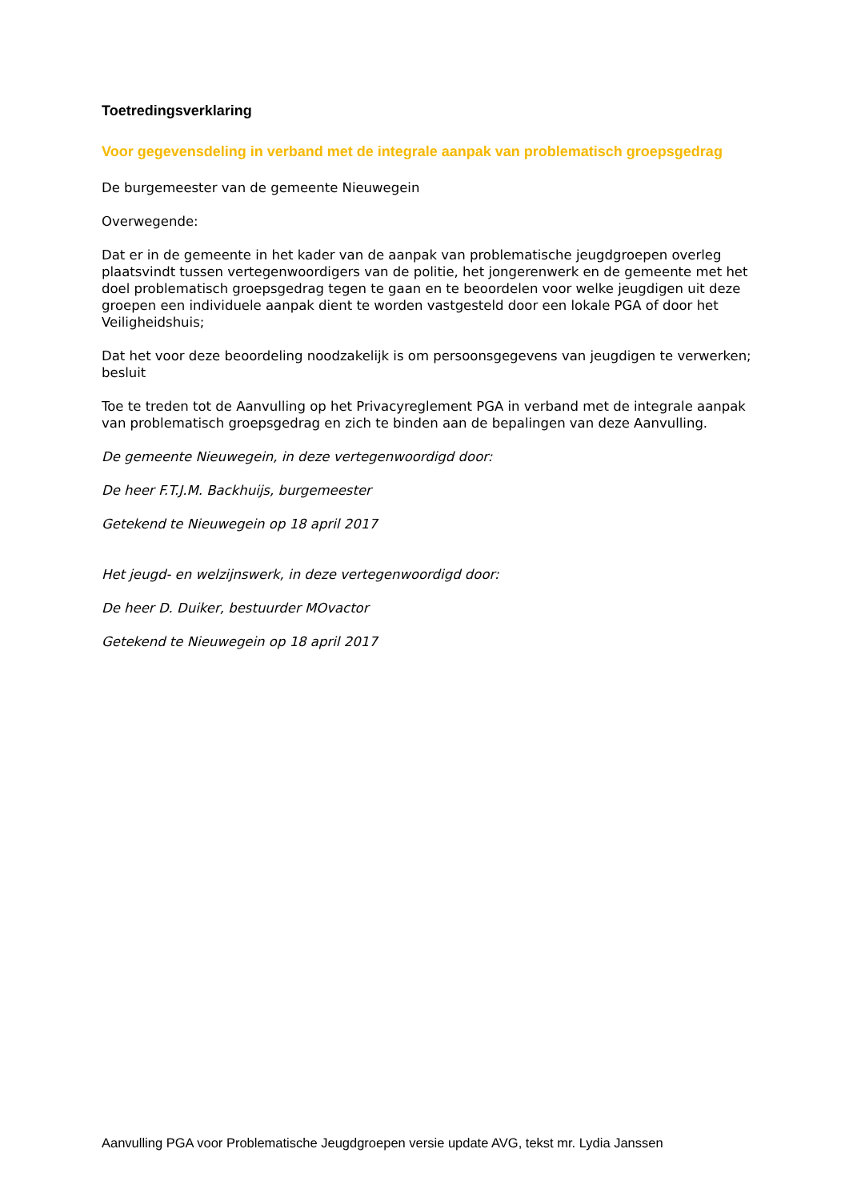Toetredingsverklaring
Voor gegevensdeling in verband met de integrale aanpak van problematisch groepsgedrag
De burgemeester van de gemeente Nieuwegein
Overwegende:
Dat er in de gemeente in het kader van de aanpak van problematische jeugdgroepen overleg plaatsvindt tussen vertegenwoordigers van de politie, het jongerenwerk en de gemeente met het doel problematisch groepsgedrag tegen te gaan en te beoordelen voor welke jeugdigen uit deze groepen een individuele aanpak dient te worden vastgesteld door een lokale PGA of door het Veiligheidshuis;
Dat het voor deze beoordeling noodzakelijk is om persoonsgegevens van jeugdigen te verwerken;
besluit
Toe te treden tot de Aanvulling op het Privacyreglement PGA in verband met de integrale aanpak van problematisch groepsgedrag en zich te binden aan de bepalingen van deze Aanvulling.
De gemeente Nieuwegein, in deze vertegenwoordigd door:
De heer F.T.J.M. Backhuijs, burgemeester
Getekend te Nieuwegein op 18 april 2017
Het jeugd- en welzijnswerk, in deze vertegenwoordigd door:
De heer D. Duiker, bestuurder MOvactor
Getekend te Nieuwegein op 18 april 2017
Aanvulling PGA voor Problematische Jeugdgroepen versie update AVG, tekst mr. Lydia Janssen